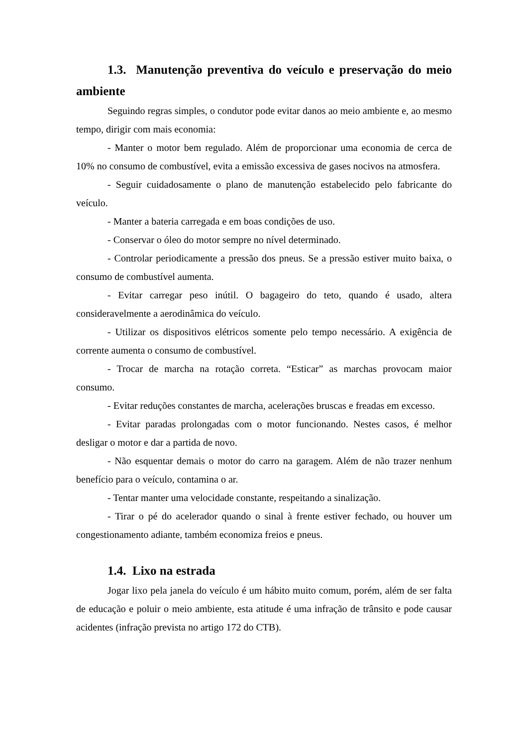1.3. Manutenção preventiva do veículo e preservação do meio ambiente
Seguindo regras simples, o condutor pode evitar danos ao meio ambiente e, ao mesmo tempo, dirigir com mais economia:
- Manter o motor bem regulado. Além de proporcionar uma economia de cerca de 10% no consumo de combustível, evita a emissão excessiva de gases nocivos na atmosfera.
- Seguir cuidadosamente o plano de manutenção estabelecido pelo fabricante do veículo.
- Manter a bateria carregada e em boas condições de uso.
- Conservar o óleo do motor sempre no nível determinado.
- Controlar periodicamente a pressão dos pneus. Se a pressão estiver muito baixa, o consumo de combustível aumenta.
- Evitar carregar peso inútil. O bagageiro do teto, quando é usado, altera consideravelmente a aerodinâmica do veículo.
- Utilizar os dispositivos elétricos somente pelo tempo necessário. A exigência de corrente aumenta o consumo de combustível.
- Trocar de marcha na rotação correta. “Esticar” as marchas provocam maior consumo.
- Evitar reduções constantes de marcha, acelerações bruscas e freadas em excesso.
- Evitar paradas prolongadas com o motor funcionando. Nestes casos, é melhor desligar o motor e dar a partida de novo.
- Não esquentar demais o motor do carro na garagem. Além de não trazer nenhum benefício para o veículo, contamina o ar.
- Tentar manter uma velocidade constante, respeitando a sinalização.
- Tirar o pé do acelerador quando o sinal à frente estiver fechado, ou houver um congestionamento adiante, também economiza freios e pneus.
1.4. Lixo na estrada
Jogar lixo pela janela do veículo é um hábito muito comum, porém, além de ser falta de educação e poluir o meio ambiente, esta atitude é uma infração de trânsito e pode causar acidentes (infração prevista no artigo 172 do CTB).